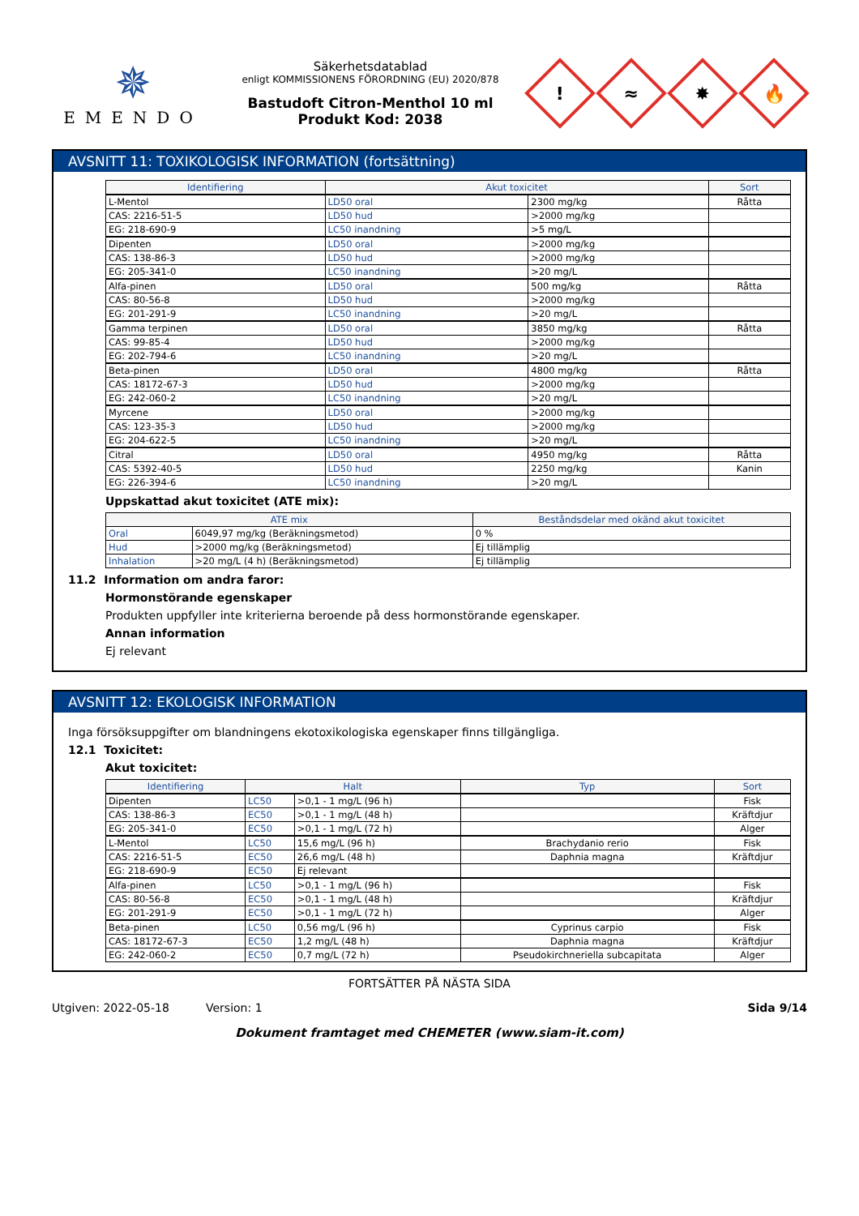✵
EMENDO
Säkerhetsdatablad
enligt KOMMISSIONENS FÖRORDNING (EU) 2020/878
Bastudoft Citron-Menthol 10 ml
Produkt Kod: 2038
!
≈
✸
🔥
AVSNITT 11: TOXIKOLOGISK INFORMATION (fortsättning)
| Identifiering | Akut toxicitet | | Sort |
| --- | --- | --- | --- |
| L-Mentol | LD50 oral | 2300 mg/kg | Råtta |
| CAS: 2216-51-5 | LD50 hud | >2000 mg/kg | |
| EG: 218-690-9 | LC50 inandning | >5 mg/L | |
| Dipenten | LD50 oral | >2000 mg/kg | |
| CAS: 138-86-3 | LD50 hud | >2000 mg/kg | |
| EG: 205-341-0 | LC50 inandning | >20 mg/L | |
| Alfa-pinen | LD50 oral | 500 mg/kg | Råtta |
| CAS: 80-56-8 | LD50 hud | >2000 mg/kg | |
| EG: 201-291-9 | LC50 inandning | >20 mg/L | |
| Gamma terpinen | LD50 oral | 3850 mg/kg | Råtta |
| CAS: 99-85-4 | LD50 hud | >2000 mg/kg | |
| EG: 202-794-6 | LC50 inandning | >20 mg/L | |
| Beta-pinen | LD50 oral | 4800 mg/kg | Råtta |
| CAS: 18172-67-3 | LD50 hud | >2000 mg/kg | |
| EG: 242-060-2 | LC50 inandning | >20 mg/L | |
| Myrcene | LD50 oral | >2000 mg/kg | |
| CAS: 123-35-3 | LD50 hud | >2000 mg/kg | |
| EG: 204-622-5 | LC50 inandning | >20 mg/L | |
| Citral | LD50 oral | 4950 mg/kg | Råtta |
| CAS: 5392-40-5 | LD50 hud | 2250 mg/kg | Kanin |
| EG: 226-394-6 | LC50 inandning | >20 mg/L | |
Uppskattad akut toxicitet (ATE mix):
| ATE mix | | Beståndsdelar med okänd akut toxicitet |
| --- | --- | --- |
| Oral | 6049,97 mg/kg (Beräkningsmetod) | 0 % |
| Hud | >2000 mg/kg (Beräkningsmetod) | Ej tillämplig |
| Inhalation | >20 mg/L (4 h) (Beräkningsmetod) | Ej tillämplig |
11.2 Information om andra faror:
Hormonstörande egenskaper
Produkten uppfyller inte kriterierna beroende på dess hormonstörande egenskaper.
Annan information
Ej relevant
AVSNITT 12: EKOLOGISK INFORMATION
Inga försöksuppgifter om blandningens ekotoxikologiska egenskaper finns tillgängliga.
12.1 Toxicitet:
Akut toxicitet:
| Identifiering | Halt | | Typ | Sort |
| --- | --- | --- | --- | --- |
| Dipenten | LC50 | >0,1 - 1 mg/L (96 h) | | Fisk |
| CAS: 138-86-3 | EC50 | >0,1 - 1 mg/L (48 h) | | Kräftdjur |
| EG: 205-341-0 | EC50 | >0,1 - 1 mg/L (72 h) | | Alger |
| L-Mentol | LC50 | 15,6 mg/L (96 h) | Brachydanio rerio | Fisk |
| CAS: 2216-51-5 | EC50 | 26,6 mg/L (48 h) | Daphnia magna | Kräftdjur |
| EG: 218-690-9 | EC50 | Ej relevant | | |
| Alfa-pinen | LC50 | >0,1 - 1 mg/L (96 h) | | Fisk |
| CAS: 80-56-8 | EC50 | >0,1 - 1 mg/L (48 h) | | Kräftdjur |
| EG: 201-291-9 | EC50 | >0,1 - 1 mg/L (72 h) | | Alger |
| Beta-pinen | LC50 | 0,56 mg/L (96 h) | Cyprinus carpio | Fisk |
| CAS: 18172-67-3 | EC50 | 1,2 mg/L (48 h) | Daphnia magna | Kräftdjur |
| EG: 242-060-2 | EC50 | 0,7 mg/L (72 h) | Pseudokirchneriella subcapitata | Alger |
FORTSÄTTER PÅ NÄSTA SIDA
Utgiven: 2022-05-18 Version: 1 Sida 9/14
Dokument framtaget med CHEMETER (www.siam-it.com)